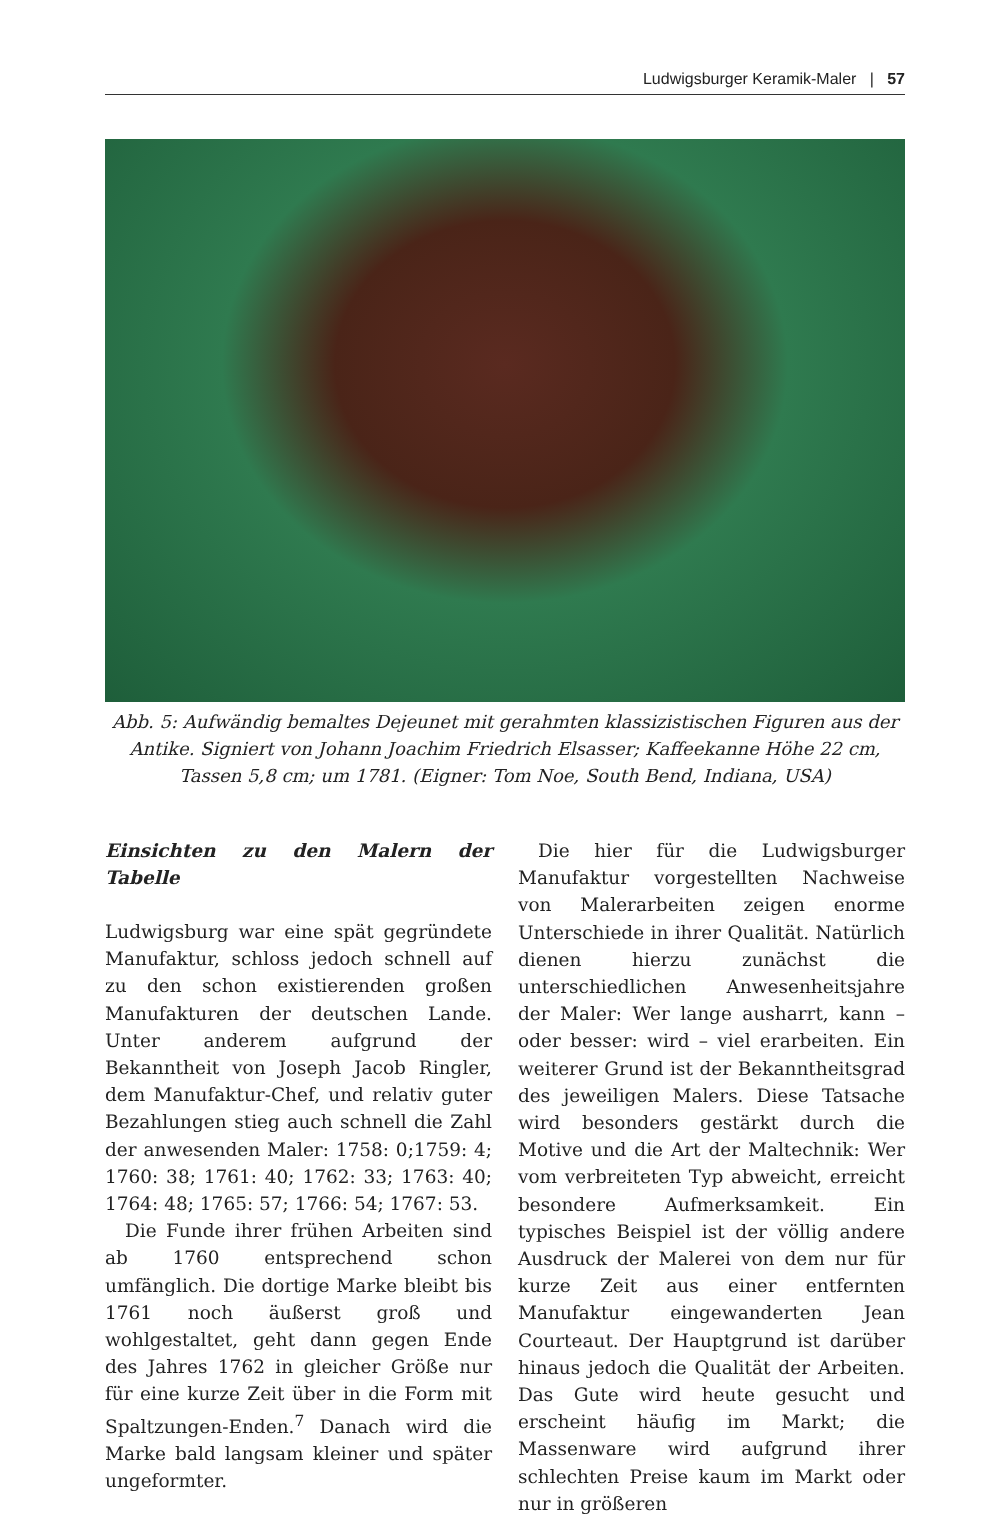Ludwigsburger Keramik-Maler | 57
Abb. 5: Aufwändig bemaltes Dejeunet mit gerahmten klassizistischen Figuren aus der Antike. Signiert von Johann Joachim Friedrich Elsasser; Kaffeekanne Höhe 22 cm, Tassen 5,8 cm; um 1781. (Eigner: Tom Noe, South Bend, Indiana, USA)
Einsichten zu den Malern der Tabelle
Ludwigsburg war eine spät gegründete Manufaktur, schloss jedoch schnell auf zu den schon existierenden großen Manufakturen der deutschen Lande. Unter anderem aufgrund der Bekanntheit von Joseph Jacob Ringler, dem Manufaktur-Chef, und relativ guter Bezahlungen stieg auch schnell die Zahl der anwesenden Maler: 1758: 0;1759: 4; 1760: 38; 1761: 40; 1762: 33; 1763: 40; 1764: 48; 1765: 57; 1766: 54; 1767: 53.
Die Funde ihrer frühen Arbeiten sind ab 1760 entsprechend schon umfänglich. Die dortige Marke bleibt bis 1761 noch äußerst groß und wohlgestaltet, geht dann gegen Ende des Jahres 1762 in gleicher Größe nur für eine kurze Zeit über in die Form mit Spaltzungen-Enden.<sup>7</sup> Danach wird die Marke bald langsam kleiner und später ungeformter.
Die hier für die Ludwigsburger Manufaktur vorgestellten Nachweise von Malerarbeiten zeigen enorme Unterschiede in ihrer Qualität. Natürlich dienen hierzu zunächst die unterschiedlichen Anwesenheitsjahre der Maler: Wer lange ausharrt, kann – oder besser: wird – viel erarbeiten. Ein weiterer Grund ist der Bekanntheitsgrad des jeweiligen Malers. Diese Tatsache wird besonders gestärkt durch die Motive und die Art der Maltechnik: Wer vom verbreiteten Typ abweicht, erreicht besondere Aufmerksamkeit. Ein typisches Beispiel ist der völlig andere Ausdruck der Malerei von dem nur für kurze Zeit aus einer entfernten Manufaktur eingewanderten Jean Courteaut. Der Hauptgrund ist darüber hinaus jedoch die Qualität der Arbeiten. Das Gute wird heute gesucht und erscheint häufig im Markt; die Massenware wird aufgrund ihrer schlechten Preise kaum im Markt oder nur in größeren